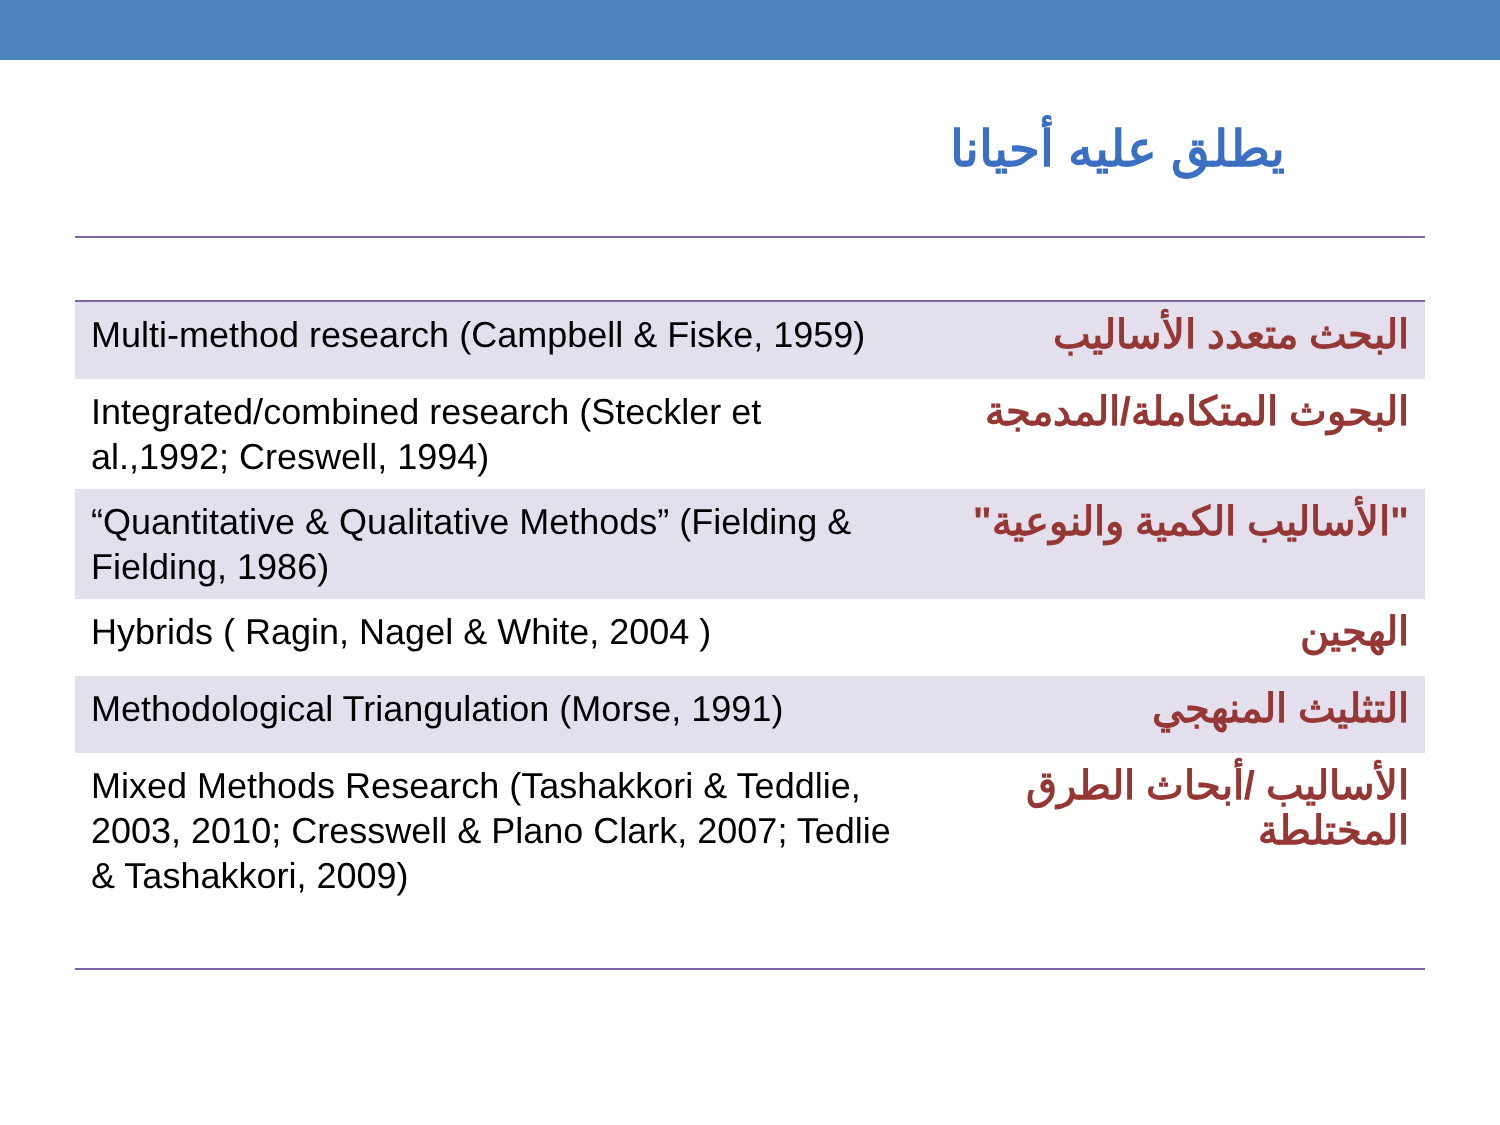يطلق عليه أحيانا
| Multi-method research (Campbell & Fiske, 1959) | البحث متعدد الأساليب |
| Integrated/combined research (Steckler et al.,1992; Creswell, 1994) | البحوث المتكاملة/المدمجة |
| “Quantitative & Qualitative Methods” (Fielding & Fielding, 1986) | "الأساليب الكمية والنوعية" |
| Hybrids ( Ragin, Nagel & White, 2004 ) | الهجين |
| Methodological Triangulation (Morse, 1991) | التثليث المنهجي |
| Mixed Methods Research (Tashakkori & Teddlie, 2003, 2010; Cresswell & Plano Clark, 2007; Tedlie & Tashakkori, 2009) | الأساليب /أبحاث الطرق المختلطة |